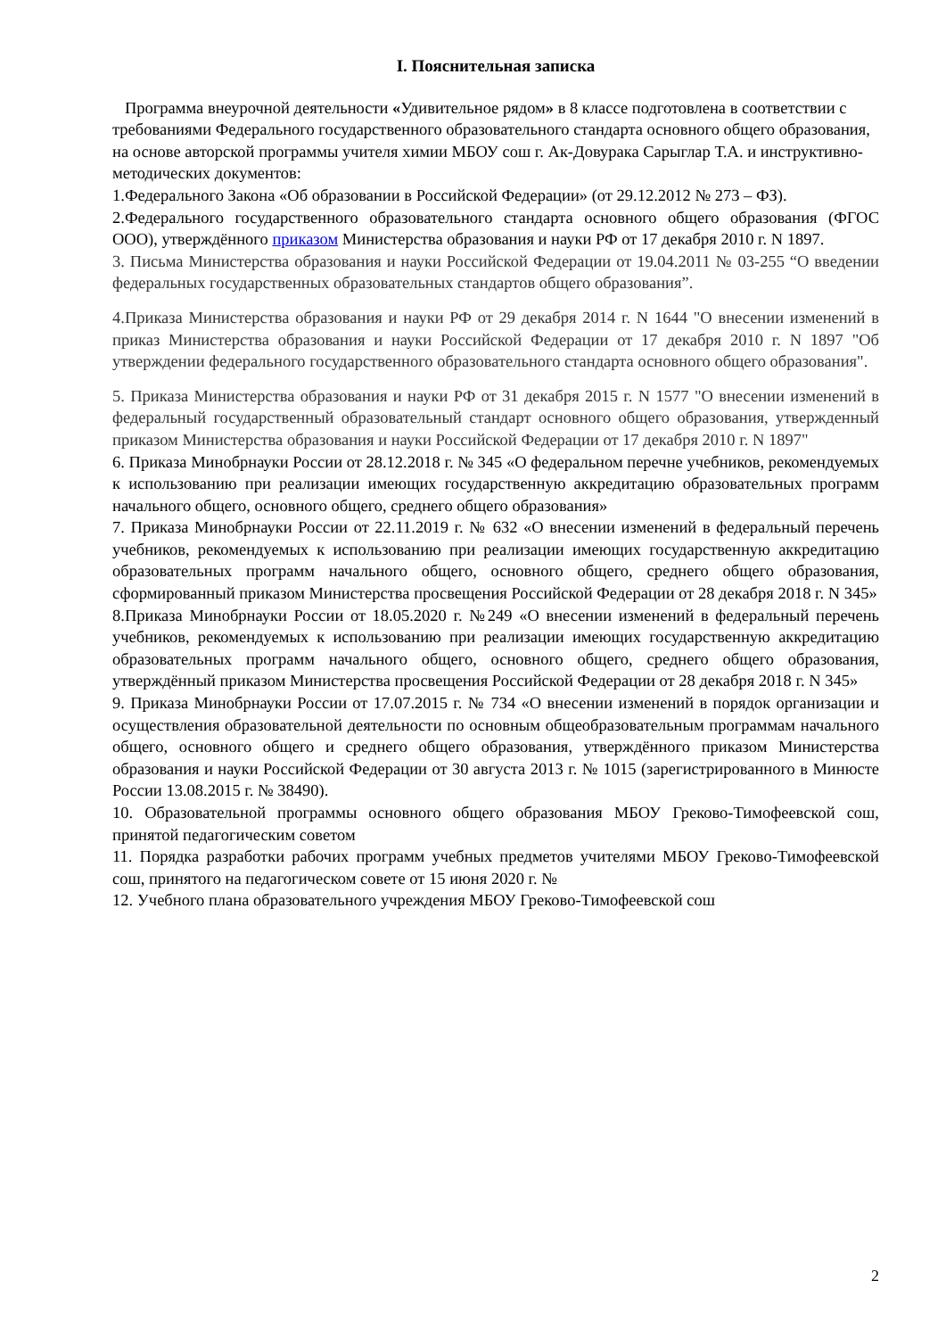I. Пояснительная записка
Программа внеурочной деятельности «Удивительное рядом» в 8 классе подготовлена в соответствии с требованиями Федерального государственного образовательного стандарта основного общего образования, на основе авторской программы учителя химии МБОУ сош г. Ак-Довурака Сарыглар Т.А. и инструктивно-методических документов:
1.Федерального Закона «Об образовании в Российской Федерации» (от 29.12.2012 № 273 – ФЗ).
2.Федерального государственного образовательного стандарта основного общего образования (ФГОС ООО), утверждённого приказом Министерства образования и науки РФ от 17 декабря 2010 г. N 1897.
3. Письма Министерства образования и науки Российской Федерации от 19.04.2011 № 03-255 “О введении федеральных государственных образовательных стандартов общего образования”.
4.Приказа Министерства образования и науки РФ от 29 декабря 2014 г. N 1644 "О внесении изменений в приказ Министерства образования и науки Российской Федерации от 17 декабря 2010 г. N 1897 "Об утверждении федерального государственного образовательного стандарта основного общего образования".
5. Приказа Министерства образования и науки РФ от 31 декабря 2015 г. N 1577 "О внесении изменений в федеральный государственный образовательный стандарт основного общего образования, утвержденный приказом Министерства образования и науки Российской Федерации от 17 декабря 2010 г. N 1897"
6. Приказа Минобрнауки России от 28.12.2018 г. № 345 «О федеральном перечне учебников, рекомендуемых к использованию при реализации имеющих государственную аккредитацию образовательных программ начального общего, основного общего, среднего общего образования»
7. Приказа Минобрнауки России от 22.11.2019 г. № 632 «О внесении изменений в федеральный перечень учебников, рекомендуемых к использованию при реализации имеющих государственную аккредитацию образовательных программ начального общего, основного общего, среднего общего образования, сформированный приказом Министерства просвещения Российской Федерации от 28 декабря 2018 г. N 345»
8.Приказа Минобрнауки России от 18.05.2020 г. №249 «О внесении изменений в федеральный перечень учебников, рекомендуемых к использованию при реализации имеющих государственную аккредитацию образовательных программ начального общего, основного общего, среднего общего образования, утверждённый приказом Министерства просвещения Российской Федерации от 28 декабря 2018 г. N 345»
9. Приказа Минобрнауки России от 17.07.2015 г. № 734 «О внесении изменений в порядок организации и осуществления образовательной деятельности по основным общеобразовательным программам начального общего, основного общего и среднего общего образования, утверждённого приказом Министерства образования и науки Российской Федерации от 30 августа 2013 г. № 1015 (зарегистрированного в Минюсте России 13.08.2015 г. № 38490).
10. Образовательной программы основного общего образования МБОУ Греково-Тимофеевской сош, принятой педагогическим советом
11. Порядка разработки рабочих программ учебных предметов учителями МБОУ Греково-Тимофеевской сош, принятого на педагогическом совете от 15 июня 2020 г. №
12. Учебного плана образовательного учреждения МБОУ Греково-Тимофеевской сош
2